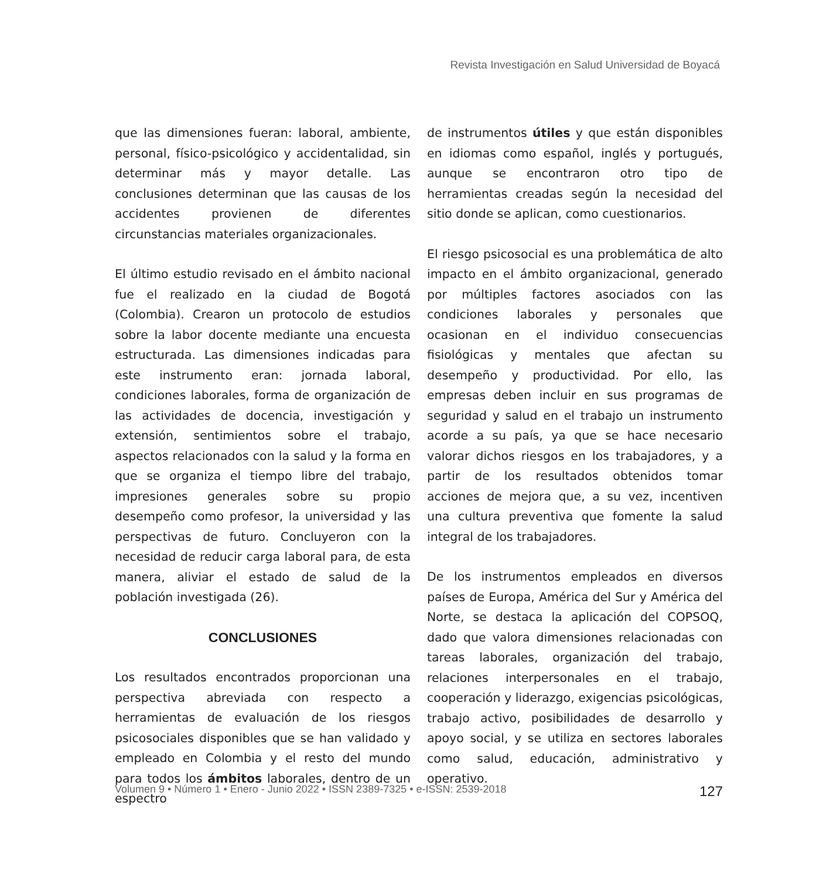Revista Investigación en Salud Universidad de Boyacá
que las dimensiones fueran: laboral, ambiente, personal, físico-psicológico y accidentalidad, sin determinar más y mayor detalle. Las conclusiones determinan que las causas de los accidentes provienen de diferentes circunstancias materiales organizacionales.
El último estudio revisado en el ámbito nacional fue el realizado en la ciudad de Bogotá (Colombia). Crearon un protocolo de estudios sobre la labor docente mediante una encuesta estructurada. Las dimensiones indicadas para este instrumento eran: jornada laboral, condiciones laborales, forma de organización de las actividades de docencia, investigación y extensión, sentimientos sobre el trabajo, aspectos relacionados con la salud y la forma en que se organiza el tiempo libre del trabajo, impresiones generales sobre su propio desempeño como profesor, la universidad y las perspectivas de futuro. Concluyeron con la necesidad de reducir carga laboral para, de esta manera, aliviar el estado de salud de la población investigada (26).
CONCLUSIONES
Los resultados encontrados proporcionan una perspectiva abreviada con respecto a herramientas de evaluación de los riesgos psicosociales disponibles que se han validado y empleado en Colombia y el resto del mundo para todos los ámbitos laborales, dentro de un espectro
de instrumentos útiles y que están disponibles en idiomas como español, inglés y portugués, aunque se encontraron otro tipo de herramientas creadas según la necesidad del sitio donde se aplican, como cuestionarios.
El riesgo psicosocial es una problemática de alto impacto en el ámbito organizacional, generado por múltiples factores asociados con las condiciones laborales y personales que ocasionan en el individuo consecuencias fisiológicas y mentales que afectan su desempeño y productividad. Por ello, las empresas deben incluir en sus programas de seguridad y salud en el trabajo un instrumento acorde a su país, ya que se hace necesario valorar dichos riesgos en los trabajadores, y a partir de los resultados obtenidos tomar acciones de mejora que, a su vez, incentiven una cultura preventiva que fomente la salud integral de los trabajadores.
De los instrumentos empleados en diversos países de Europa, América del Sur y América del Norte, se destaca la aplicación del COPSOQ, dado que valora dimensiones relacionadas con tareas laborales, organización del trabajo, relaciones interpersonales en el trabajo, cooperación y liderazgo, exigencias psicológicas, trabajo activo, posibilidades de desarrollo y apoyo social, y se utiliza en sectores laborales como salud, educación, administrativo y operativo.
Volumen 9 • Número 1 • Enero - Junio 2022 • ISSN 2389-7325 • e-ISSN: 2539-2018 127